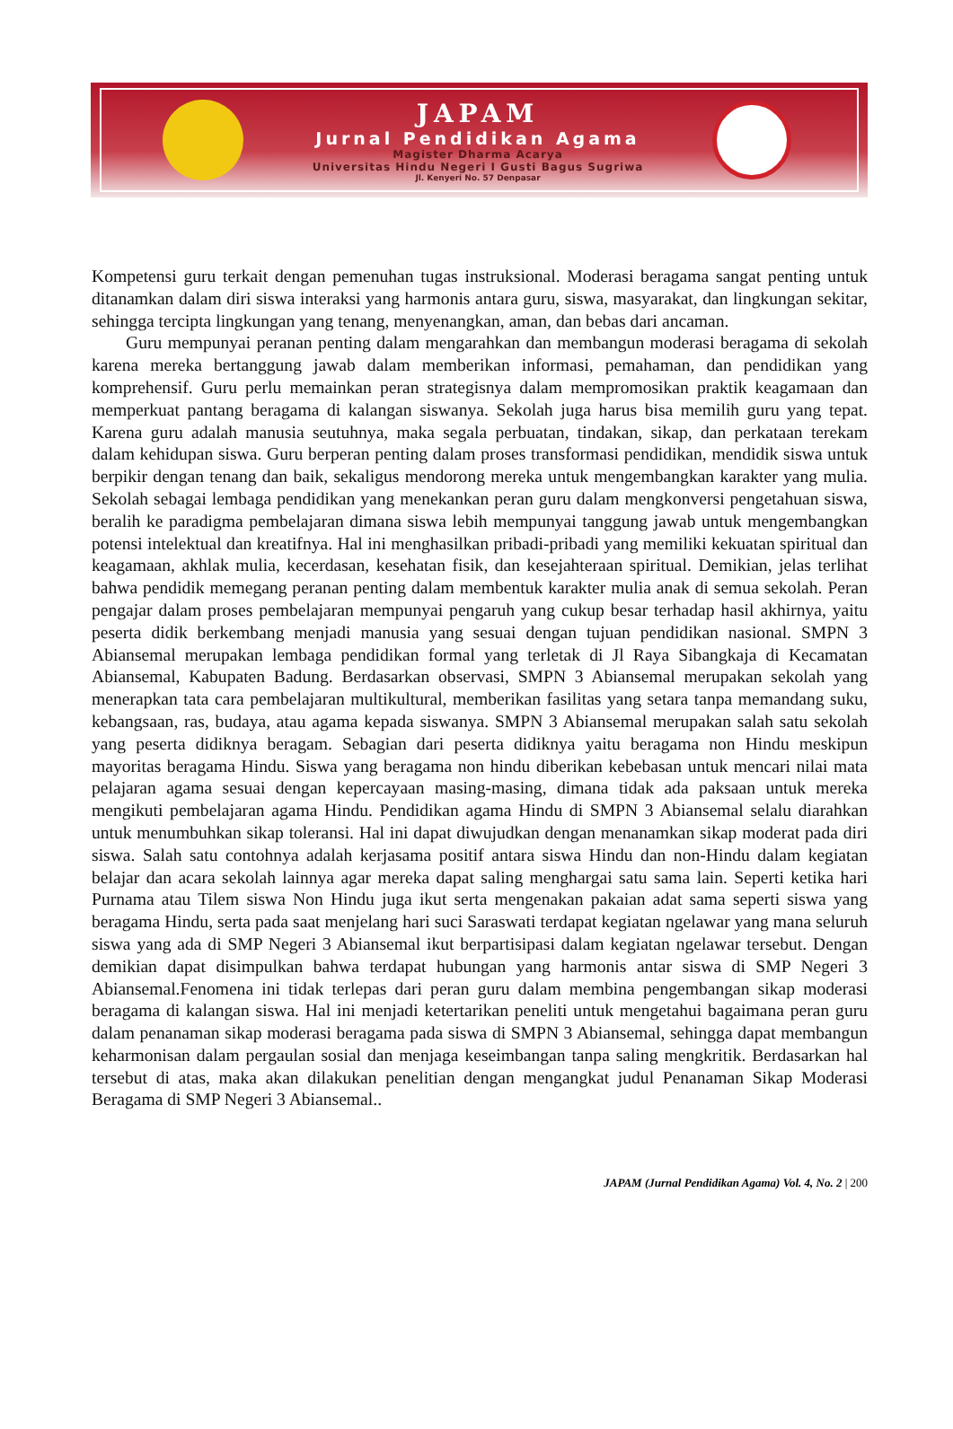JAPAM
Jurnal Pendidikan Agama
Magister Dharma Acarya
Universitas Hindu Negeri I Gusti Bagus Sugriwa
Jl. Kenyeri No. 57 Denpasar
Kompetensi guru terkait dengan pemenuhan tugas instruksional. Moderasi beragama sangat penting untuk ditanamkan dalam diri siswa interaksi yang harmonis antara guru, siswa, masyarakat, dan lingkungan sekitar, sehingga tercipta lingkungan yang tenang, menyenangkan, aman, dan bebas dari ancaman.
Guru mempunyai peranan penting dalam mengarahkan dan membangun moderasi beragama di sekolah karena mereka bertanggung jawab dalam memberikan informasi, pemahaman, dan pendidikan yang komprehensif. Guru perlu memainkan peran strategisnya dalam mempromosikan praktik keagamaan dan memperkuat pantang beragama di kalangan siswanya. Sekolah juga harus bisa memilih guru yang tepat. Karena guru adalah manusia seutuhnya, maka segala perbuatan, tindakan, sikap, dan perkataan terekam dalam kehidupan siswa. Guru berperan penting dalam proses transformasi pendidikan, mendidik siswa untuk berpikir dengan tenang dan baik, sekaligus mendorong mereka untuk mengembangkan karakter yang mulia. Sekolah sebagai lembaga pendidikan yang menekankan peran guru dalam mengkonversi pengetahuan siswa, beralih ke paradigma pembelajaran dimana siswa lebih mempunyai tanggung jawab untuk mengembangkan potensi intelektual dan kreatifnya. Hal ini menghasilkan pribadi-pribadi yang memiliki kekuatan spiritual dan keagamaan, akhlak mulia, kecerdasan, kesehatan fisik, dan kesejahteraan spiritual. Demikian, jelas terlihat bahwa pendidik memegang peranan penting dalam membentuk karakter mulia anak di semua sekolah. Peran pengajar dalam proses pembelajaran mempunyai pengaruh yang cukup besar terhadap hasil akhirnya, yaitu peserta didik berkembang menjadi manusia yang sesuai dengan tujuan pendidikan nasional. SMPN 3 Abiansemal merupakan lembaga pendidikan formal yang terletak di Jl Raya Sibangkaja di Kecamatan Abiansemal, Kabupaten Badung. Berdasarkan observasi, SMPN 3 Abiansemal merupakan sekolah yang menerapkan tata cara pembelajaran multikultural, memberikan fasilitas yang setara tanpa memandang suku, kebangsaan, ras, budaya, atau agama kepada siswanya. SMPN 3 Abiansemal merupakan salah satu sekolah yang peserta didiknya beragam. Sebagian dari peserta didiknya yaitu beragama non Hindu meskipun mayoritas beragama Hindu. Siswa yang beragama non hindu diberikan kebebasan untuk mencari nilai mata pelajaran agama sesuai dengan kepercayaan masing-masing, dimana tidak ada paksaan untuk mereka mengikuti pembelajaran agama Hindu. Pendidikan agama Hindu di SMPN 3 Abiansemal selalu diarahkan untuk menumbuhkan sikap toleransi. Hal ini dapat diwujudkan dengan menanamkan sikap moderat pada diri siswa. Salah satu contohnya adalah kerjasama positif antara siswa Hindu dan non-Hindu dalam kegiatan belajar dan acara sekolah lainnya agar mereka dapat saling menghargai satu sama lain. Seperti ketika hari Purnama atau Tilem siswa Non Hindu juga ikut serta mengenakan pakaian adat sama seperti siswa yang beragama Hindu, serta pada saat menjelang hari suci Saraswati terdapat kegiatan ngelawar yang mana seluruh siswa yang ada di SMP Negeri 3 Abiansemal ikut berpartisipasi dalam kegiatan ngelawar tersebut. Dengan demikian dapat disimpulkan bahwa terdapat hubungan yang harmonis antar siswa di SMP Negeri 3 Abiansemal.Fenomena ini tidak terlepas dari peran guru dalam membina pengembangan sikap moderasi beragama di kalangan siswa. Hal ini menjadi ketertarikan peneliti untuk mengetahui bagaimana peran guru dalam penanaman sikap moderasi beragama pada siswa di SMPN 3 Abiansemal, sehingga dapat membangun keharmonisan dalam pergaulan sosial dan menjaga keseimbangan tanpa saling mengkritik. Berdasarkan hal tersebut di atas, maka akan dilakukan penelitian dengan mengangkat judul Penanaman Sikap Moderasi Beragama di SMP Negeri 3 Abiansemal..
JAPAM (Jurnal Pendidikan Agama) Vol. 4, No. 2 | 200